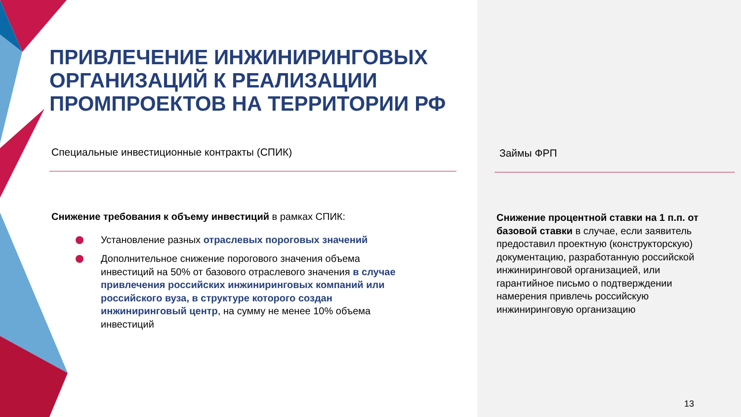ПРИВЛЕЧЕНИЕ ИНЖИНИРИНГОВЫХ
ОРГАНИЗАЦИЙ К РЕАЛИЗАЦИИ
ПРОМПРОЕКТОВ НА ТЕРРИТОРИИ РФ
Специальные инвестиционные контракты (СПИК)
Снижение требования к объему инвестиций в рамках СПИК:
Установление разных отраслевых пороговых значений
Дополнительное снижение порогового значения объема инвестиций на 50% от базового отраслевого значения в случае привлечения российских инжиниринговых компаний или российского вуза, в структуре которого создан инжиниринговый центр, на сумму не менее 10% объема инвестиций
Займы ФРП
Снижение процентной ставки на 1 п.п. от базовой ставки в случае, если заявитель предоставил проектную (конструкторскую) документацию, разработанную российской инжиниринговой организацией, или гарантийное письмо о подтверждении намерения привлечь российскую инжиниринговую организацию
13